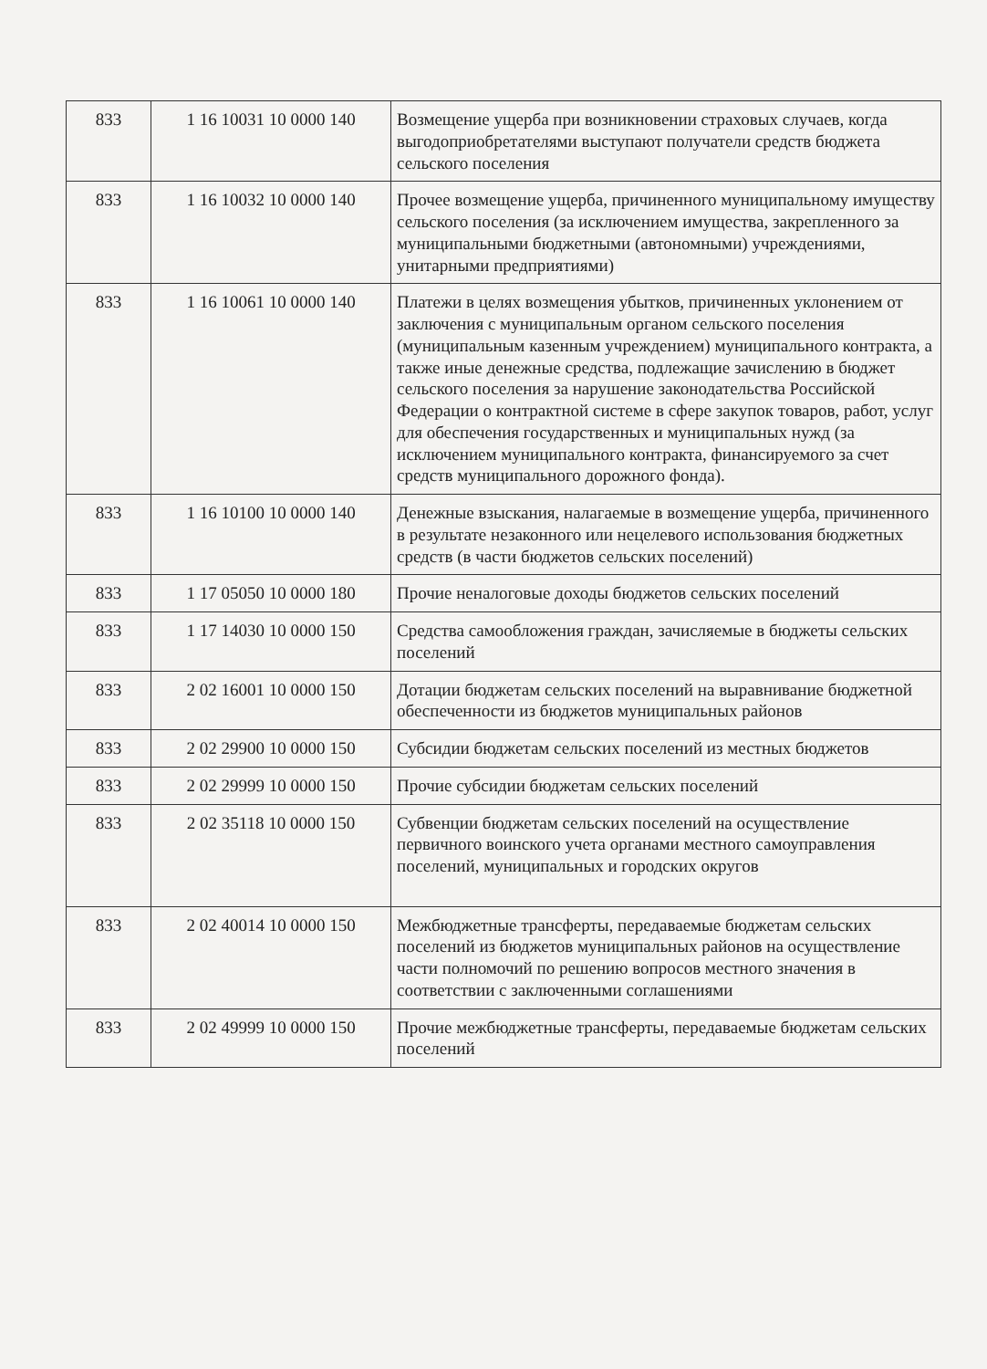| 833 | 1 16 10031 10 0000 140 | Возмещение ущерба при возникновении страховых случаев, когда выгодоприобретателями выступают получатели средств бюджета сельского поселения |
| 833 | 1 16 10032 10 0000 140 | Прочее возмещение ущерба, причиненного муниципальному имуществу сельского поселения (за исключением имущества, закрепленного за муниципальными бюджетными (автономными) учреждениями, унитарными предприятиями) |
| 833 | 1 16 10061 10 0000 140 | Платежи в целях возмещения убытков, причиненных уклонением от заключения с муниципальным органом сельского поселения (муниципальным казенным учреждением) муниципального контракта, а также иные денежные средства, подлежащие зачислению в бюджет сельского поселения за нарушение законодательства Российской Федерации о контрактной системе в сфере закупок товаров, работ, услуг для обеспечения государственных и муниципальных нужд (за исключением муниципального контракта, финансируемого за счет средств муниципального дорожного фонда). |
| 833 | 1 16 10100 10 0000 140 | Денежные взыскания, налагаемые в возмещение ущерба, причиненного в результате незаконного или нецелевого использования бюджетных средств (в части бюджетов сельских поселений) |
| 833 | 1 17 05050 10 0000 180 | Прочие неналоговые доходы бюджетов сельских поселений |
| 833 | 1 17 14030 10 0000 150 | Средства самообложения граждан, зачисляемые в бюджеты сельских поселений |
| 833 | 2 02 16001 10 0000 150 | Дотации бюджетам сельских поселений на выравнивание бюджетной обеспеченности из бюджетов муниципальных районов |
| 833 | 2 02 29900 10 0000 150 | Субсидии бюджетам сельских поселений из местных бюджетов |
| 833 | 2 02 29999 10 0000 150 | Прочие субсидии бюджетам сельских поселений |
| 833 | 2 02 35118 10 0000 150 | Субвенции бюджетам сельских поселений на осуществление первичного воинского учета органами местного самоуправления поселений, муниципальных и городских округов |
| 833 | 2 02 40014 10 0000 150 | Межбюджетные трансферты, передаваемые бюджетам сельских поселений из бюджетов муниципальных районов на осуществление части полномочий по решению вопросов местного значения в соответствии с заключенными соглашениями |
| 833 | 2 02 49999 10 0000 150 | Прочие межбюджетные трансферты, передаваемые бюджетам сельских поселений |